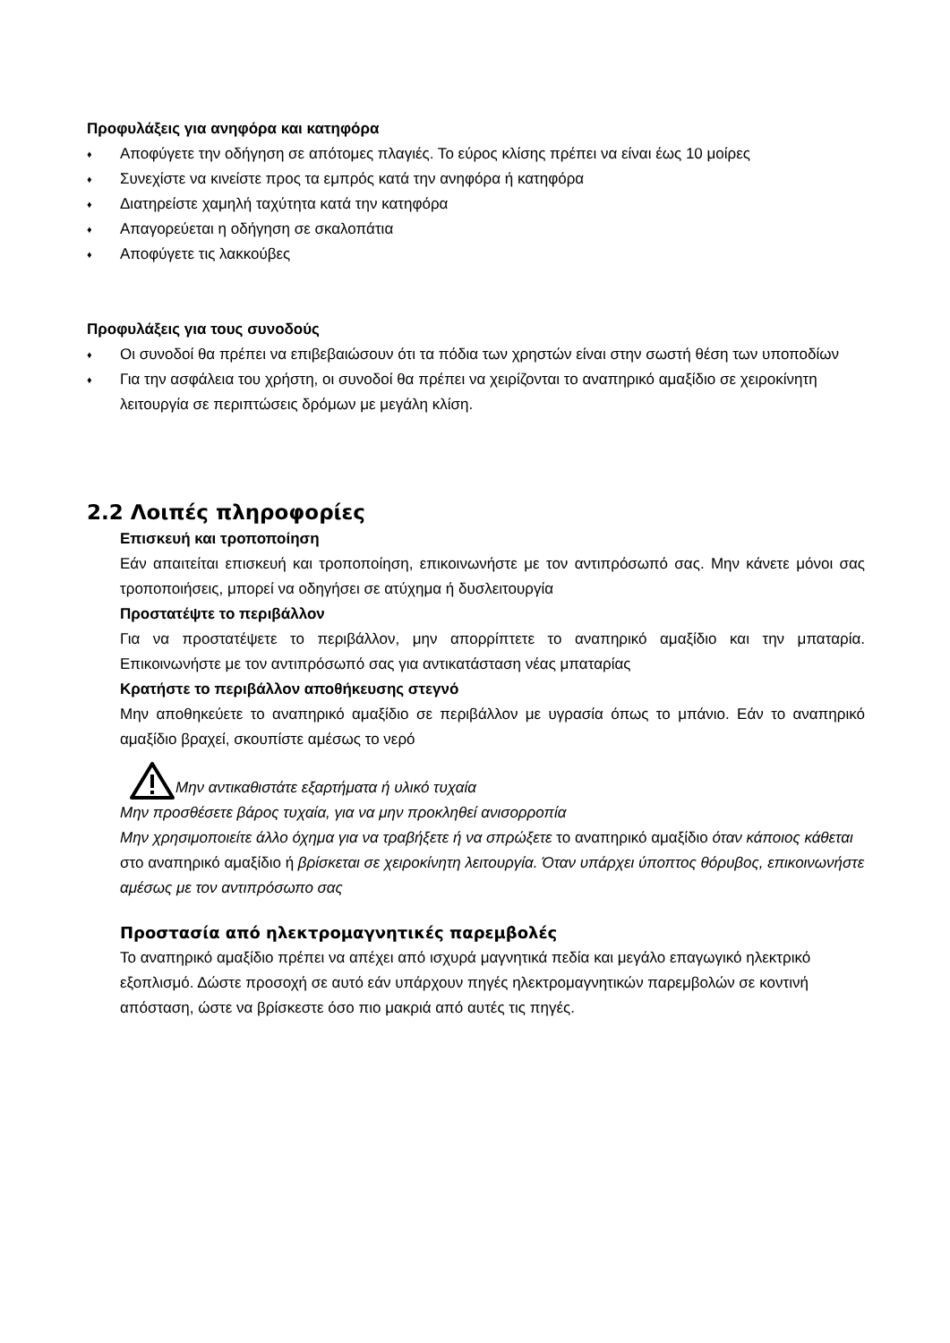Προφυλάξεις για ανηφόρα και κατηφόρα
♦ Αποφύγετε την οδήγηση σε απότομες πλαγιές. Το εύρος κλίσης πρέπει να είναι έως 10 μοίρες
♦ Συνεχίστε να κινείστε προς τα εμπρός κατά την ανηφόρα ή κατηφόρα
♦ Διατηρείστε χαμηλή ταχύτητα κατά την κατηφόρα
♦ Απαγορεύεται η οδήγηση σε σκαλοπάτια
♦ Αποφύγετε τις λακκούβες
Προφυλάξεις για τους συνοδούς
♦ Οι συνοδοί θα πρέπει να επιβεβαιώσουν ότι τα πόδια των χρηστών είναι στην σωστή θέση των υποποδίων
♦ Για την ασφάλεια του χρήστη, οι συνοδοί θα πρέπει να χειρίζονται το αναπηρικό αμαξίδιο σε χειροκίνητη λειτουργία σε περιπτώσεις δρόμων με μεγάλη κλίση.
2.2 Λοιπές πληροφορίες
Επισκευή και τροποποίηση
Εάν απαιτείται επισκευή και τροποποίηση, επικοινωνήστε με τον αντιπρόσωπό σας. Μην κάνετε μόνοι σας τροποποιήσεις, μπορεί να οδηγήσει σε ατύχημα ή δυσλειτουργία
Προστατέψτε το περιβάλλον
Για να προστατέψετε το περιβάλλον, μην απορρίπτετε το αναπηρικό αμαξίδιο και την μπαταρία. Επικοινωνήστε με τον αντιπρόσωπό σας για αντικατάσταση νέας μπαταρίας
Κρατήστε το περιβάλλον αποθήκευσης στεγνό
Μην αποθηκεύετε το αναπηρικό αμαξίδιο σε περιβάλλον με υγρασία όπως το μπάνιο. Εάν το αναπηρικό αμαξίδιο βραχεί, σκουπίστε αμέσως το νερό
Μην αντικαθιστάτε εξαρτήματα ή υλικό τυχαία
Μην προσθέσετε βάρος τυχαία, για να μην προκληθεί ανισορροπία
Μην χρησιμοποιείτε άλλο όχημα για να τραβήξετε ή να σπρώξετε το αναπηρικό αμαξίδιο όταν κάποιος κάθεται στο αναπηρικό αμαξίδιο ή βρίσκεται σε χειροκίνητη λειτουργία. Όταν υπάρχει ύποπτος θόρυβος, επικοινωνήστε αμέσως με τον αντιπρόσωπο σας
Προστασία από ηλεκτρομαγνητικές παρεμβολές
Το αναπηρικό αμαξίδιο πρέπει να απέχει από ισχυρά μαγνητικά πεδία και μεγάλο επαγωγικό ηλεκτρικό εξοπλισμό. Δώστε προσοχή σε αυτό εάν υπάρχουν πηγές ηλεκτρομαγνητικών παρεμβολών σε κοντινή απόσταση, ώστε να βρίσκεστε όσο πιο μακριά από αυτές τις πηγές.